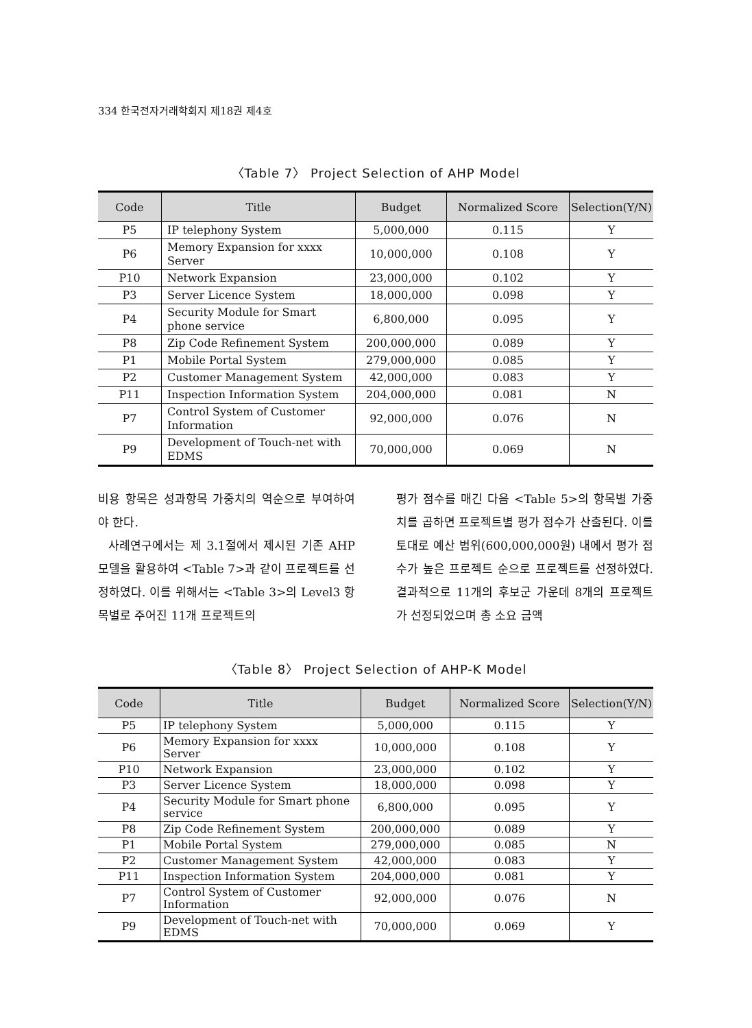334 한국전자거래학회지 제18권 제4호
〈Table 7〉 Project Selection of AHP Model
| Code | Title | Budget | Normalized Score | Selection(Y/N) |
| --- | --- | --- | --- | --- |
| P5 | IP telephony System | 5,000,000 | 0.115 | Y |
| P6 | Memory Expansion for xxxx Server | 10,000,000 | 0.108 | Y |
| P10 | Network Expansion | 23,000,000 | 0.102 | Y |
| P3 | Server Licence System | 18,000,000 | 0.098 | Y |
| P4 | Security Module for Smart phone service | 6,800,000 | 0.095 | Y |
| P8 | Zip Code Refinement System | 200,000,000 | 0.089 | Y |
| P1 | Mobile Portal System | 279,000,000 | 0.085 | Y |
| P2 | Customer Management System | 42,000,000 | 0.083 | Y |
| P11 | Inspection Information System | 204,000,000 | 0.081 | N |
| P7 | Control System of Customer Information | 92,000,000 | 0.076 | N |
| P9 | Development of Touch-net with EDMS | 70,000,000 | 0.069 | N |
비용 항목은 성과항목 가중치의 역순으로 부여하여야 한다.
사례연구에서는 제 3.1절에서 제시된 기존 AHP 모델을 활용하여 <Table 7>과 같이 프로젝트를 선정하였다. 이를 위해서는 <Table 3>의 Level3 항목별로 주어진 11개 프로젝트의
평가 점수를 매긴 다음 <Table 5>의 항목별 가중치를 곱하면 프로젝트별 평가 점수가 산출된다. 이를 토대로 예산 범위(600,000,000원) 내에서 평가 점수가 높은 프로젝트 순으로 프로젝트를 선정하였다. 결과적으로 11개의 후보군 가운데 8개의 프로젝트가 선정되었으며 총 소요 금액
〈Table 8〉 Project Selection of AHP-K Model
| Code | Title | Budget | Normalized Score | Selection(Y/N) |
| --- | --- | --- | --- | --- |
| P5 | IP telephony System | 5,000,000 | 0.115 | Y |
| P6 | Memory Expansion for xxxx Server | 10,000,000 | 0.108 | Y |
| P10 | Network Expansion | 23,000,000 | 0.102 | Y |
| P3 | Server Licence System | 18,000,000 | 0.098 | Y |
| P4 | Security Module for Smart phone service | 6,800,000 | 0.095 | Y |
| P8 | Zip Code Refinement System | 200,000,000 | 0.089 | Y |
| P1 | Mobile Portal System | 279,000,000 | 0.085 | N |
| P2 | Customer Management System | 42,000,000 | 0.083 | Y |
| P11 | Inspection Information System | 204,000,000 | 0.081 | Y |
| P7 | Control System of Customer Information | 92,000,000 | 0.076 | N |
| P9 | Development of Touch-net with EDMS | 70,000,000 | 0.069 | Y |